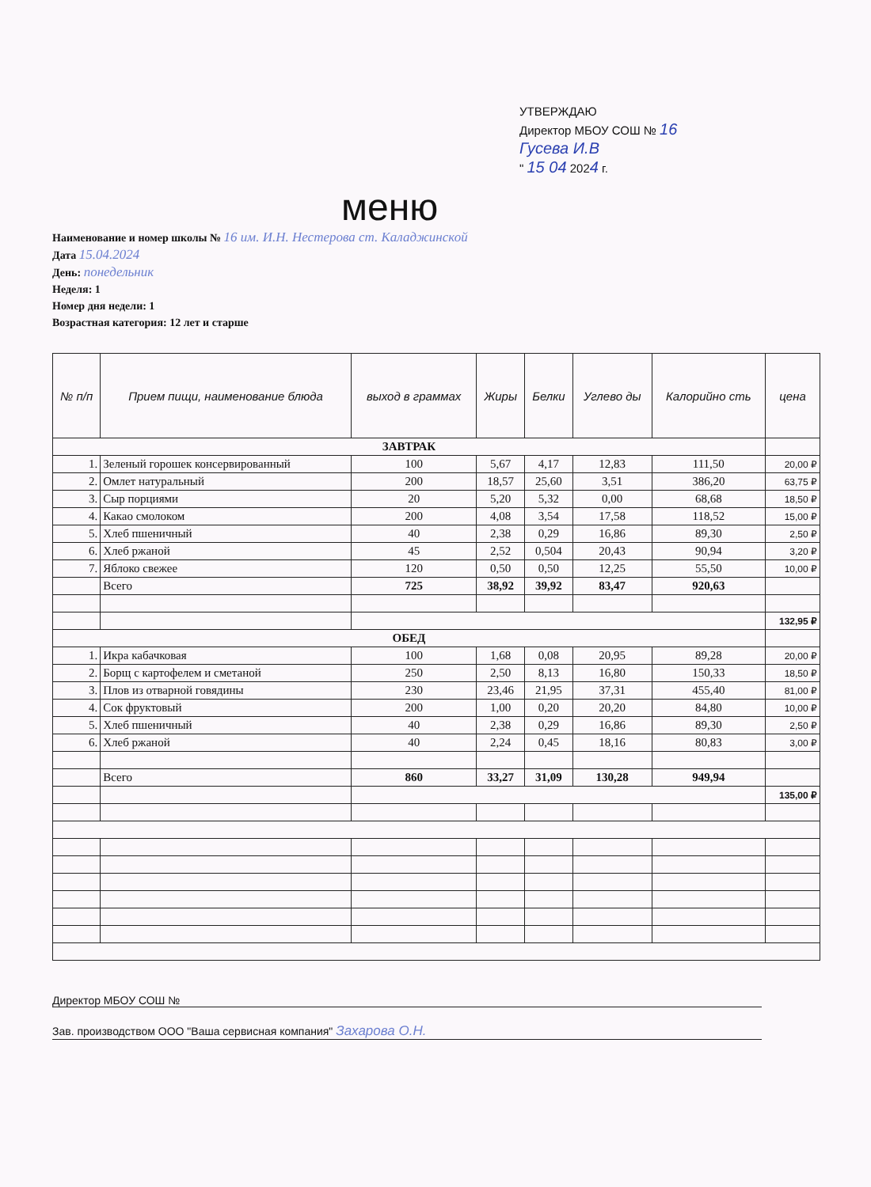УТВЕРЖДАЮ
Директор МБОУ СОШ № 16
Гусева И.В
" 15 04 2024 г.
меню
Наименование и номер школы № 16 им. И.Н. Нестерова ст. Каладжинской
Дата 15.04.2024
День: понедельник
Неделя: 1
Номер дня недели: 1
Возрастная категория: 12 лет и старше
| № п/п | Прием пищи, наименование блюда | выход в граммах | Жиры | Белки | Углево ды | Калорийно сть | цена |
| --- | --- | --- | --- | --- | --- | --- | --- |
| ЗАВТРАК | | | | | | | |
| 1. | Зеленый горошек консервированный | 100 | 5,67 | 4,17 | 12,83 | 111,50 | 20,00 ₽ |
| 2. | Омлет натуральный | 200 | 18,57 | 25,60 | 3,51 | 386,20 | 63,75 ₽ |
| 3. | Сыр порциями | 20 | 5,20 | 5,32 | 0,00 | 68,68 | 18,50 ₽ |
| 4. | Какао смолоком | 200 | 4,08 | 3,54 | 17,58 | 118,52 | 15,00 ₽ |
| 5. | Хлеб пшеничный | 40 | 2,38 | 0,29 | 16,86 | 89,30 | 2,50 ₽ |
| 6. | Хлеб ржаной | 45 | 2,52 | 0,504 | 20,43 | 90,94 | 3,20 ₽ |
| 7. | Яблоко свежее | 120 | 0,50 | 0,50 | 12,25 | 55,50 | 10,00 ₽ |
| | Всего | 725 | 38,92 | 39,92 | 83,47 | 920,63 | |
| | | | | | | | 132,95 ₽ |
| ОБЕД | | | | | | | |
| 1. | Икра кабачковая | 100 | 1,68 | 0,08 | 20,95 | 89,28 | 20,00 ₽ |
| 2. | Борщ с картофелем и сметаной | 250 | 2,50 | 8,13 | 16,80 | 150,33 | 18,50 ₽ |
| 3. | Плов из отварной говядины | 230 | 23,46 | 21,95 | 37,31 | 455,40 | 81,00 ₽ |
| 4. | Сок фруктовый | 200 | 1,00 | 0,20 | 20,20 | 84,80 | 10,00 ₽ |
| 5. | Хлеб пшеничный | 40 | 2,38 | 0,29 | 16,86 | 89,30 | 2,50 ₽ |
| 6. | Хлеб ржаной | 40 | 2,24 | 0,45 | 18,16 | 80,83 | 3,00 ₽ |
| | Всего | 860 | 33,27 | 31,09 | 130,28 | 949,94 | |
| | | | | | | | 135,00 ₽ |
Директор МБОУ СОШ №
Зав. производством ООО "Ваша сервисная компания" Захарова О.Н.